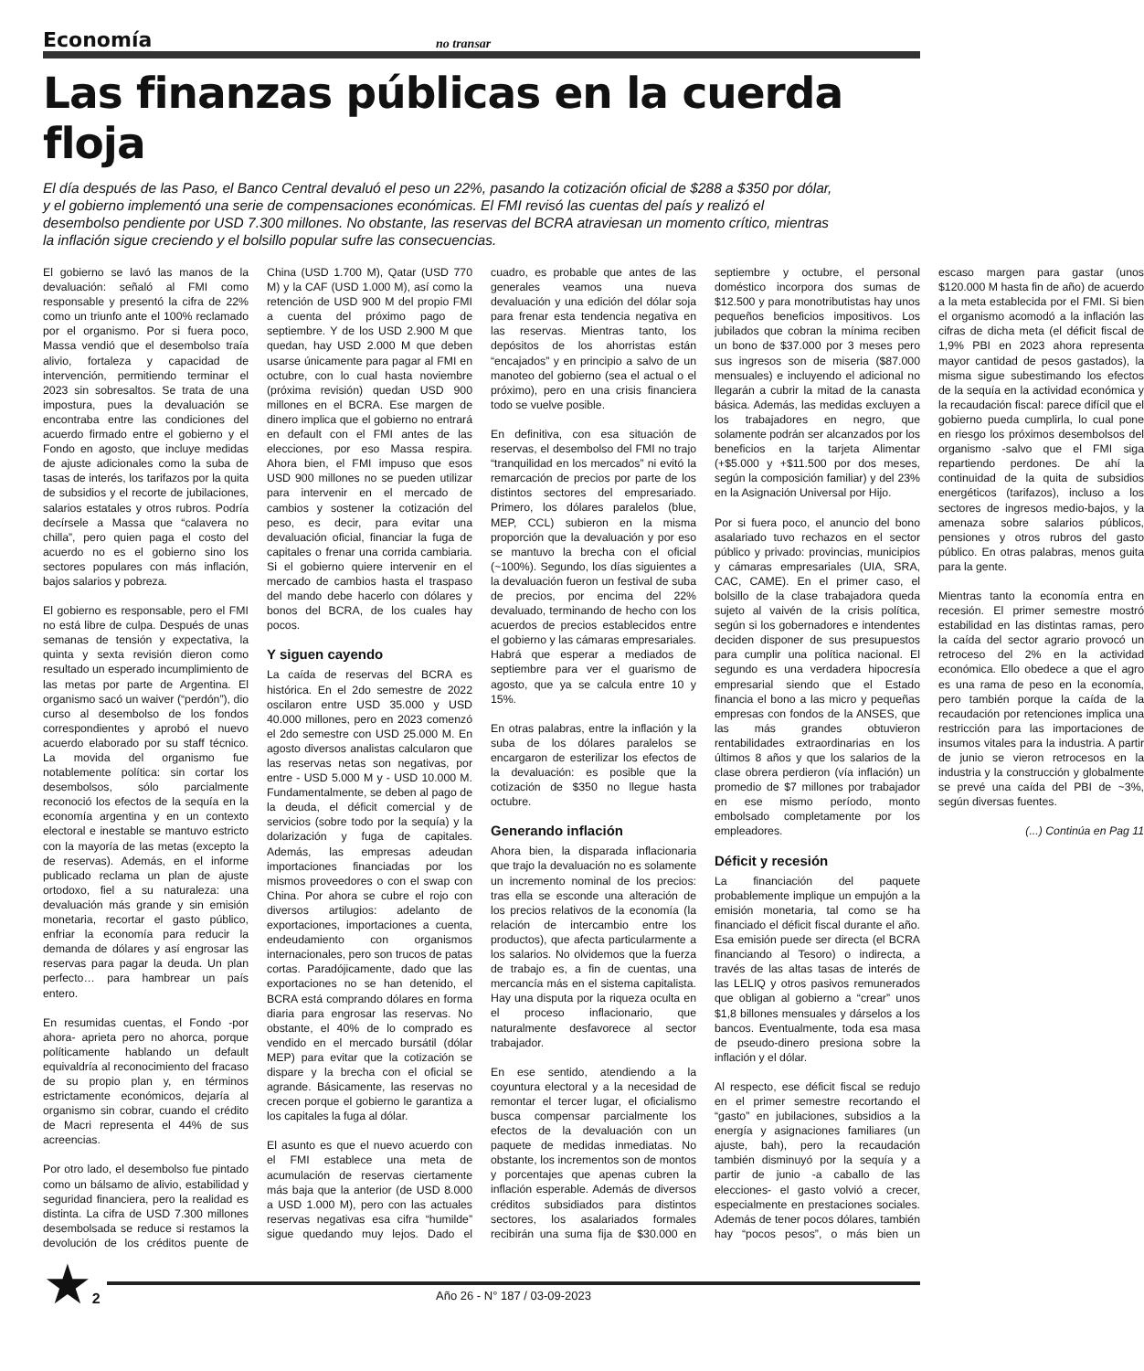Economía
no transar
Las finanzas públicas en la cuerda floja
El día después de las Paso, el Banco Central devaluó el peso un 22%, pasando la cotización oficial de $288 a $350 por dólar, y el gobierno implementó una serie de compensaciones económicas. El FMI revisó las cuentas del país y realizó el desembolso pendiente por USD 7.300 millones. No obstante, las reservas del BCRA atraviesan un momento crítico, mientras la inflación sigue creciendo y el bolsillo popular sufre las consecuencias.
El gobierno se lavó las manos de la devaluación: señaló al FMI como responsable y presentó la cifra de 22% como un triunfo ante el 100% reclamado por el organismo. Por si fuera poco, Massa vendió que el desembolso traía alivio, fortaleza y capacidad de intervención, permitiendo terminar el 2023 sin sobresaltos. Se trata de una impostura, pues la devaluación se encontraba entre las condiciones del acuerdo firmado entre el gobierno y el Fondo en agosto, que incluye medidas de ajuste adicionales como la suba de tasas de interés, los tarifazos por la quita de subsidios y el recorte de jubilaciones, salarios estatales y otros rubros. Podría decírsele a Massa que “calavera no chilla”, pero quien paga el costo del acuerdo no es el gobierno sino los sectores populares con más inflación, bajos salarios y pobreza.
El gobierno es responsable, pero el FMI no está libre de culpa. Después de unas semanas de tensión y expectativa, la quinta y sexta revisión dieron como resultado un esperado incumplimiento de las metas por parte de Argentina. El organismo sacó un waiver (“perdón”), dio curso al desembolso de los fondos correspondientes y aprobó el nuevo acuerdo elaborado por su staff técnico. La movida del organismo fue notablemente política: sin cortar los desembolsos, sólo parcialmente reconoció los efectos de la sequía en la economía argentina y en un contexto electoral e inestable se mantuvo estricto con la mayoría de las metas (excepto la de reservas). Además, en el informe publicado reclama un plan de ajuste ortodoxo, fiel a su naturaleza: una devaluación más grande y sin emisión monetaria, recortar el gasto público, enfriar la economía para reducir la demanda de dólares y así engrosar las reservas para pagar la deuda. Un plan perfecto… para hambrear un país entero.
En resumidas cuentas, el Fondo -por ahora- aprieta pero no ahorca, porque políticamente hablando un default equivaldría al reconocimiento del fracaso de su propio plan y, en términos estrictamente económicos, dejaría al organismo sin cobrar, cuando el crédito de Macri representa el 44% de sus acreencias.
Por otro lado, el desembolso fue pintado como un bálsamo de alivio, estabilidad y seguridad financiera, pero la realidad es distinta. La cifra de USD 7.300 millones desembolsada se reduce si restamos la devolución de los créditos puente de China (USD 1.700 M), Qatar (USD 770 M) y la CAF (USD 1.000 M), así como la retención de USD 900 M del propio FMI a cuenta del próximo pago de septiembre. Y de los USD 2.900 M que quedan, hay USD 2.000 M que deben usarse únicamente para pagar al FMI en octubre, con lo cual hasta noviembre (próxima revisión) quedan USD 900 millones en el BCRA. Ese margen de dinero implica que el gobierno no entrará en default con el FMI antes de las elecciones, por eso Massa respira. Ahora bien, el FMI impuso que esos USD 900 millones no se pueden utilizar para intervenir en el mercado de cambios y sostener la cotización del peso, es decir, para evitar una devaluación oficial, financiar la fuga de capitales o frenar una corrida cambiaria. Si el gobierno quiere intervenir en el mercado de cambios hasta el traspaso del mando debe hacerlo con dólares y bonos del BCRA, de los cuales hay pocos.
Y siguen cayendo
La caída de reservas del BCRA es histórica. En el 2do semestre de 2022 oscilaron entre USD 35.000 y USD 40.000 millones, pero en 2023 comenzó el 2do semestre con USD 25.000 M. En agosto diversos analistas calcularon que las reservas netas son negativas, por entre - USD 5.000 M y - USD 10.000 M. Fundamentalmente, se deben al pago de la deuda, el déficit comercial y de servicios (sobre todo por la sequía) y la dolarización y fuga de capitales. Además, las empresas adeudan importaciones financiadas por los mismos proveedores o con el swap con China. Por ahora se cubre el rojo con diversos artilugios: adelanto de exportaciones, importaciones a cuenta, endeudamiento con organismos internacionales, pero son trucos de patas cortas. Paradójicamente, dado que las exportaciones no se han detenido, el BCRA está comprando dólares en forma diaria para engrosar las reservas. No obstante, el 40% de lo comprado es vendido en el mercado bursátil (dólar MEP) para evitar que la cotización se dispare y la brecha con el oficial se agrande. Básicamente, las reservas no crecen porque el gobierno le garantiza a los capitales la fuga al dólar.
El asunto es que el nuevo acuerdo con el FMI establece una meta de acumulación de reservas ciertamente más baja que la anterior (de USD 8.000 a USD 1.000 M), pero con las actuales reservas negativas esa cifra “humilde” sigue quedando muy lejos. Dado el cuadro, es probable que antes de las generales veamos una nueva devaluación y una edición del dólar soja para frenar esta tendencia negativa en las reservas. Mientras tanto, los depósitos de los ahorristas están “encajados” y en principio a salvo de un manoteo del gobierno (sea el actual o el próximo), pero en una crisis financiera todo se vuelve posible.
En definitiva, con esa situación de reservas, el desembolso del FMI no trajo “tranquilidad en los mercados” ni evitó la remarcación de precios por parte de los distintos sectores del empresariado. Primero, los dólares paralelos (blue, MEP, CCL) subieron en la misma proporción que la devaluación y por eso se mantuvo la brecha con el oficial (~100%). Segundo, los días siguientes a la devaluación fueron un festival de suba de precios, por encima del 22% devaluado, terminando de hecho con los acuerdos de precios establecidos entre el gobierno y las cámaras empresariales. Habrá que esperar a mediados de septiembre para ver el guarismo de agosto, que ya se calcula entre 10 y 15%.
En otras palabras, entre la inflación y la suba de los dólares paralelos se encargaron de esterilizar los efectos de la devaluación: es posible que la cotización de $350 no llegue hasta octubre.
Generando inflación
Ahora bien, la disparada inflacionaria que trajo la devaluación no es solamente un incremento nominal de los precios: tras ella se esconde una alteración de los precios relativos de la economía (la relación de intercambio entre los productos), que afecta particularmente a los salarios. No olvidemos que la fuerza de trabajo es, a fin de cuentas, una mercancía más en el sistema capitalista. Hay una disputa por la riqueza oculta en el proceso inflacionario, que naturalmente desfavorece al sector trabajador.
En ese sentido, atendiendo a la coyuntura electoral y a la necesidad de remontar el tercer lugar, el oficialismo busca compensar parcialmente los efectos de la devaluación con un paquete de medidas inmediatas. No obstante, los incrementos son de montos y porcentajes que apenas cubren la inflación esperable. Además de diversos créditos subsidiados para distintos sectores, los asalariados formales recibirán una suma fija de $30.000 en septiembre y octubre, el personal doméstico incorpora dos sumas de $12.500 y para monotributistas hay unos pequeños beneficios impositivos. Los jubilados que cobran la mínima reciben un bono de $37.000 por 3 meses pero sus ingresos son de miseria ($87.000 mensuales) e incluyendo el adicional no llegarán a cubrir la mitad de la canasta básica. Además, las medidas excluyen a los trabajadores en negro, que solamente podrán ser alcanzados por los beneficios en la tarjeta Alimentar (+$5.000 y +$11.500 por dos meses, según la composición familiar) y del 23% en la Asignación Universal por Hijo.
Por si fuera poco, el anuncio del bono asalariado tuvo rechazos en el sector público y privado: provincias, municipios y cámaras empresariales (UIA, SRA, CAC, CAME). En el primer caso, el bolsillo de la clase trabajadora queda sujeto al vaivén de la crisis política, según si los gobernadores e intendentes deciden disponer de sus presupuestos para cumplir una política nacional. El segundo es una verdadera hipocresía empresarial siendo que el Estado financia el bono a las micro y pequeñas empresas con fondos de la ANSES, que las más grandes obtuvieron rentabilidades extraordinarias en los últimos 8 años y que los salarios de la clase obrera perdieron (vía inflación) un promedio de $7 millones por trabajador en ese mismo período, monto embolsado completamente por los empleadores.
Déficit y recesión
La financiación del paquete probablemente implique un empujón a la emisión monetaria, tal como se ha financiado el déficit fiscal durante el año. Esa emisión puede ser directa (el BCRA financiando al Tesoro) o indirecta, a través de las altas tasas de interés de las LELIQ y otros pasivos remunerados que obligan al gobierno a “crear” unos $1,8 billones mensuales y dárselos a los bancos. Eventualmente, toda esa masa de pseudo-dinero presiona sobre la inflación y el dólar.
Al respecto, ese déficit fiscal se redujo en el primer semestre recortando el “gasto” en jubilaciones, subsidios a la energía y asignaciones familiares (un ajuste, bah), pero la recaudación también disminuyó por la sequía y a partir de junio -a caballo de las elecciones- el gasto volvió a crecer, especialmente en prestaciones sociales. Además de tener pocos dólares, también hay “pocos pesos”, o más bien un escaso margen para gastar (unos $120.000 M hasta fin de año) de acuerdo a la meta establecida por el FMI. Si bien el organismo acomodó a la inflación las cifras de dicha meta (el déficit fiscal de 1,9% PBI en 2023 ahora representa mayor cantidad de pesos gastados), la misma sigue subestimando los efectos de la sequía en la actividad económica y la recaudación fiscal: parece difícil que el gobierno pueda cumplirla, lo cual pone en riesgo los próximos desembolsos del organismo -salvo que el FMI siga repartiendo perdones. De ahí la continuidad de la quita de subsidios energéticos (tarifazos), incluso a los sectores de ingresos medio-bajos, y la amenaza sobre salarios públicos, pensiones y otros rubros del gasto público. En otras palabras, menos guita para la gente.
Mientras tanto la economía entra en recesión. El primer semestre mostró estabilidad en las distintas ramas, pero la caída del sector agrario provocó un retroceso del 2% en la actividad económica. Ello obedece a que el agro es una rama de peso en la economía, pero también porque la caída de la recaudación por retenciones implica una restricción para las importaciones de insumos vitales para la industria. A partir de junio se vieron retrocesos en la industria y la construcción y globalmente se prevé una caída del PBI de ~3%, según diversas fuentes.
(...) Continúa en Pag 11
★2
Año 26 - N° 187 / 03-09-2023